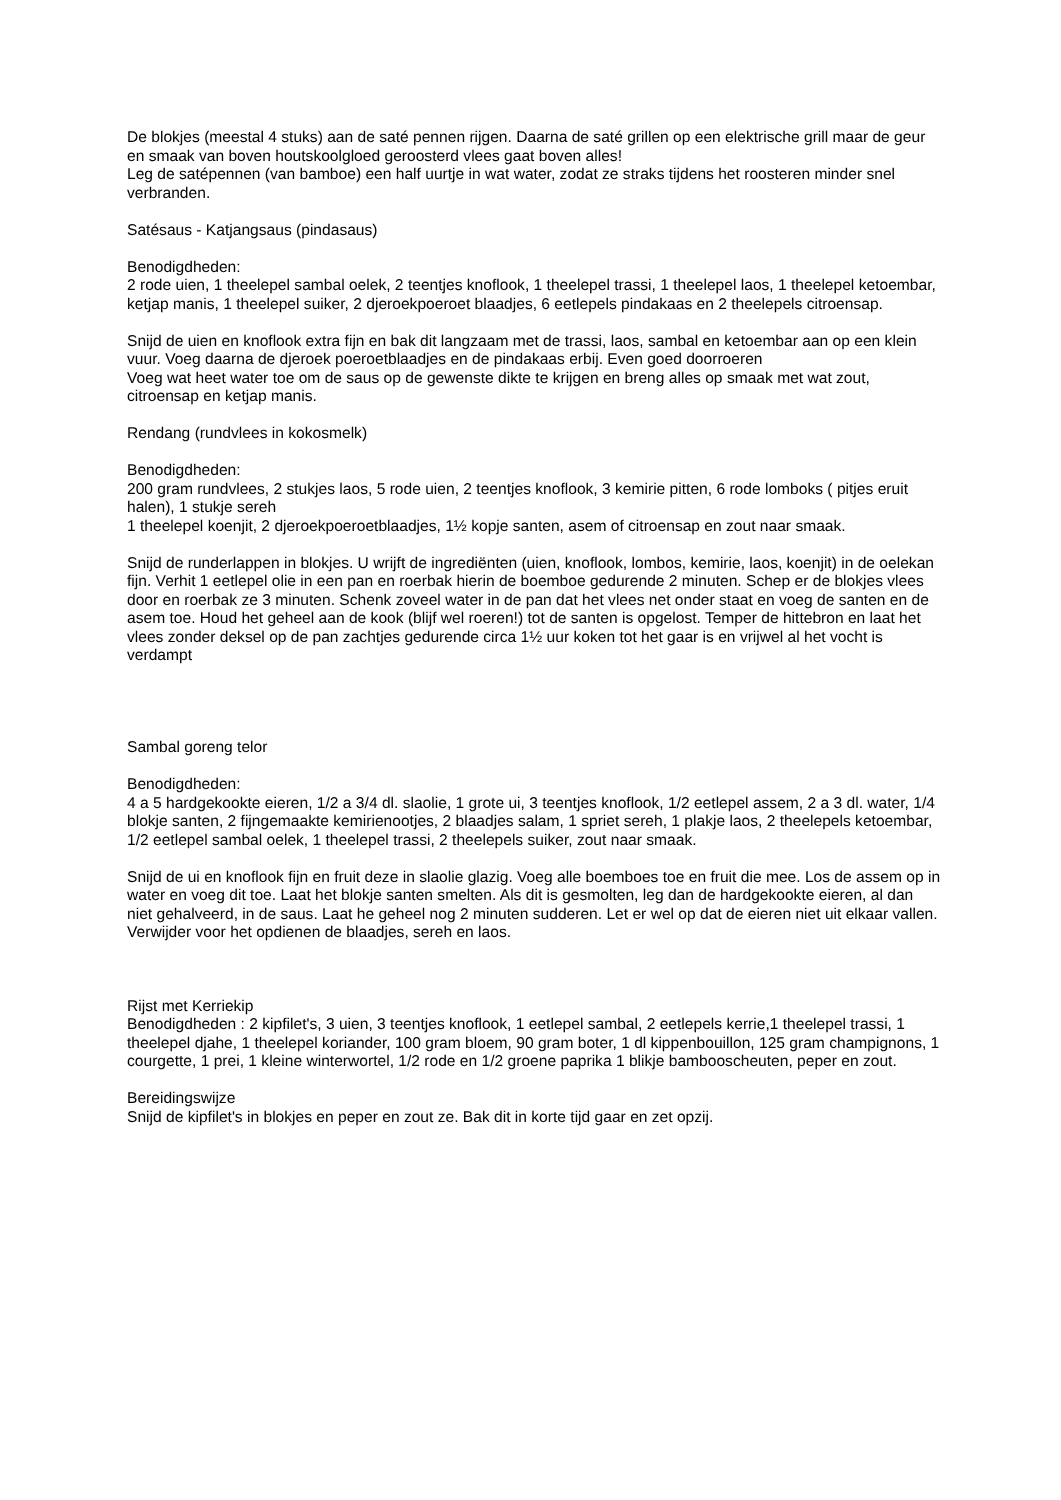De blokjes (meestal 4 stuks) aan de saté pennen rijgen. Daarna de saté grillen op een elektrische grill maar de geur en smaak van boven houtskoolgloed geroosterd vlees gaat boven alles!
Leg de satépennen (van bamboe) een half uurtje in wat water, zodat ze straks tijdens het roosteren minder snel verbranden.
Satésaus - Katjangsaus (pindasaus)
Benodigdheden:
2 rode uien, 1 theelepel sambal oelek, 2 teentjes knoflook, 1 theelepel trassi, 1 theelepel laos, 1 theelepel ketoembar,
ketjap manis, 1 theelepel suiker, 2 djeroekpoeroet blaadjes, 6 eetlepels pindakaas en 2 theelepels citroensap.
Snijd de uien en knoflook extra fijn en bak dit langzaam met de trassi, laos, sambal en ketoembar aan op een klein
vuur. Voeg daarna de djeroek poeroetblaadjes en de pindakaas erbij. Even goed doorroeren
Voeg wat heet water toe om de saus op de gewenste dikte te krijgen en breng alles op smaak met wat zout,
citroensap en ketjap manis.
Rendang (rundvlees in kokosmelk)
Benodigdheden:
200 gram rundvlees, 2 stukjes laos, 5 rode uien, 2 teentjes knoflook, 3 kemirie pitten, 6 rode lomboks ( pitjes eruit halen), 1 stukje sereh
1 theelepel koenjit, 2 djeroekpoeroetblaadjes, 1½ kopje santen, asem of citroensap en zout naar smaak.
Snijd de runderlappen in blokjes. U wrijft de ingrediënten (uien, knoflook, lombos, kemirie, laos, koenjit) in de oelekan fijn. Verhit 1 eetlepel olie in een pan en roerbak hierin de boemboe gedurende 2 minuten. Schep er de blokjes vlees door en roerbak ze 3 minuten. Schenk zoveel water in de pan dat het vlees net onder staat en voeg de santen en de asem toe. Houd het geheel aan de kook (blijf wel roeren!) tot de santen is opgelost. Temper de hittebron en laat het vlees zonder deksel op de pan zachtjes gedurende circa 1½ uur koken tot het gaar is en vrijwel al het vocht is verdampt
Sambal goreng telor
Benodigdheden:
4 a 5 hardgekookte eieren, 1/2 a 3/4 dl. slaolie, 1 grote ui, 3 teentjes knoflook, 1/2 eetlepel assem, 2 a 3 dl. water, 1/4 blokje santen, 2 fijngemaakte kemirienootjes, 2 blaadjes salam, 1 spriet sereh, 1 plakje laos, 2 theelepels ketoembar, 1/2 eetlepel sambal oelek, 1 theelepel trassi, 2 theelepels suiker, zout naar smaak.
Snijd de ui en knoflook fijn en fruit deze in slaolie glazig. Voeg alle boemboes toe en fruit die mee. Los de assem op in water en voeg dit toe. Laat het blokje santen smelten. Als dit is gesmolten, leg dan de hardgekookte eieren, al dan niet gehalveerd, in de saus. Laat he geheel nog 2 minuten sudderen. Let er wel op dat de eieren niet uit elkaar vallen.
Verwijder voor het opdienen de blaadjes, sereh en laos.
Rijst met Kerriekip
Benodigdheden : 2 kipfilet's, 3 uien, 3 teentjes knoflook, 1 eetlepel sambal, 2 eetlepels kerrie,1 theelepel trassi, 1 theelepel djahe, 1 theelepel koriander, 100 gram bloem, 90 gram boter, 1 dl kippenbouillon, 125 gram champignons, 1 courgette, 1 prei, 1 kleine winterwortel, 1/2 rode en 1/2 groene paprika 1 blikje bambooscheuten, peper en zout.
Bereidingswijze
Snijd de kipfilet's in blokjes en peper en zout ze. Bak dit in korte tijd gaar en zet opzij.